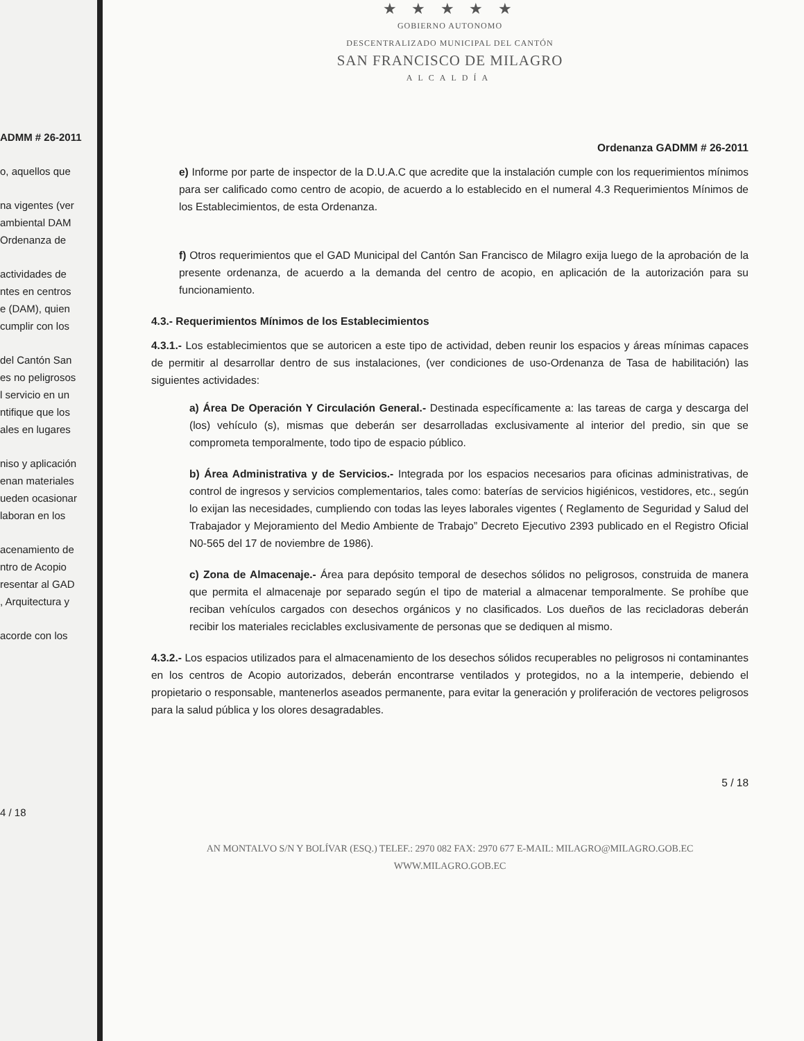ADMM # 26-2011
o, aquellos que
na vigentes (ver
ambiental DAM
Ordenanza de
actividades de
ntes en centros
e (DAM), quien
cumplir con los
del Cantón San
es no peligrosos
l servicio en un
ntifique que los
ales en lugares
niso y aplicación
enan materiales
ueden ocasionar
laboran en los
acenamiento de
ntro de Acopio
resentar al GAD
, Arquitectura y
acorde con los
4 / 18
★ ★ ★ ★ ★
GOBIERNO AUTONOMO
DESCENTRALIZADO MUNICIPAL DEL CANTÓN
SAN FRANCISCO DE MILAGRO
ALCALDÍA
Ordenanza GADMM # 26-2011
e) Informe por parte de inspector de la D.U.A.C que acredite que la instalación cumple con los requerimientos mínimos para ser calificado como centro de acopio, de acuerdo a lo establecido en el numeral 4.3 Requerimientos Mínimos de los Establecimientos, de esta Ordenanza.
f) Otros requerimientos que el GAD Municipal del Cantón San Francisco de Milagro exija luego de la aprobación de la presente ordenanza, de acuerdo a la demanda del centro de acopio, en aplicación de la autorización para su funcionamiento.
4.3.- Requerimientos Mínimos de los Establecimientos
4.3.1.- Los establecimientos que se autoricen a este tipo de actividad, deben reunir los espacios y áreas mínimas capaces de permitir al desarrollar dentro de sus instalaciones, (ver condiciones de uso-Ordenanza de Tasa de habilitación) las siguientes actividades:
a) Área De Operación Y Circulación General.- Destinada específicamente a: las tareas de carga y descarga del (los) vehículo (s), mismas que deberán ser desarrolladas exclusivamente al interior del predio, sin que se comprometa temporalmente, todo tipo de espacio público.
b) Área Administrativa y de Servicios.- Integrada por los espacios necesarios para oficinas administrativas, de control de ingresos y servicios complementarios, tales como: baterías de servicios higiénicos, vestidores, etc., según lo exijan las necesidades, cumpliendo con todas las leyes laborales vigentes ( Reglamento de Seguridad y Salud del Trabajador y Mejoramiento del Medio Ambiente de Trabajo” Decreto Ejecutivo 2393 publicado en el Registro Oficial N0-565 del 17 de noviembre de 1986).
c) Zona de Almacenaje.- Área para depósito temporal de desechos sólidos no peligrosos, construida de manera que permita el almacenaje por separado según el tipo de material a almacenar temporalmente. Se prohíbe que reciban vehículos cargados con desechos orgánicos y no clasificados. Los dueños de las recicladoras deberán recibir los materiales reciclables exclusivamente de personas que se dediquen al mismo.
4.3.2.- Los espacios utilizados para el almacenamiento de los desechos sólidos recuperables no peligrosos ni contaminantes en los centros de Acopio autorizados, deberán encontrarse ventilados y protegidos, no a la intemperie, debiendo el propietario o responsable, mantenerlos aseados permanente, para evitar la generación y proliferación de vectores peligrosos para la salud pública y los olores desagradables.
5 / 18
AN MONTALVO S/N Y BOLÍVAR (ESQ.) TELEF.: 2970 082 FAX: 2970 677 E-MAIL: MILAGRO@MILAGRO.GOB.EC
WWW.MILAGRO.GOB.EC